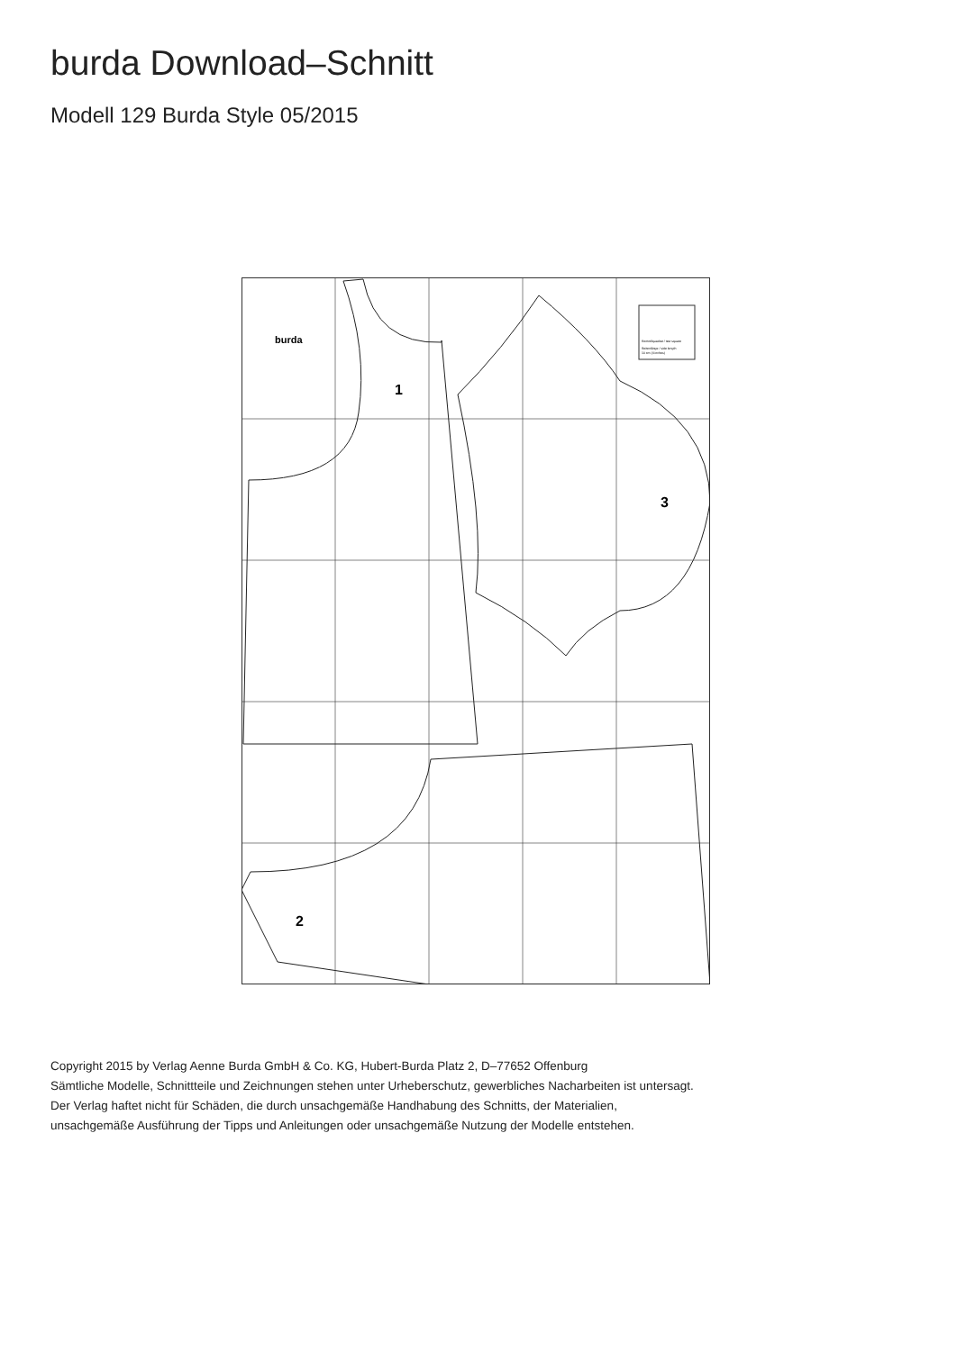burda Download–Schnitt
Modell 129 Burda Style 05/2015
1
3
2
burda
Kontrollquadrat / test square
Seitenlänge / side length
10 cm (4 inches)
Copyright 2015 by Verlag Aenne Burda GmbH & Co. KG, Hubert-Burda Platz 2, D–77652 Offenburg
Sämtliche Modelle, Schnittteile und Zeichnungen stehen unter Urheberschutz, gewerbliches Nacharbeiten ist untersagt.
Der Verlag haftet nicht für Schäden, die durch unsachgemäße Handhabung des Schnitts, der Materialien,
unsachgemäße Ausführung der Tipps und Anleitungen oder unsachgemäße Nutzung der Modelle entstehen.